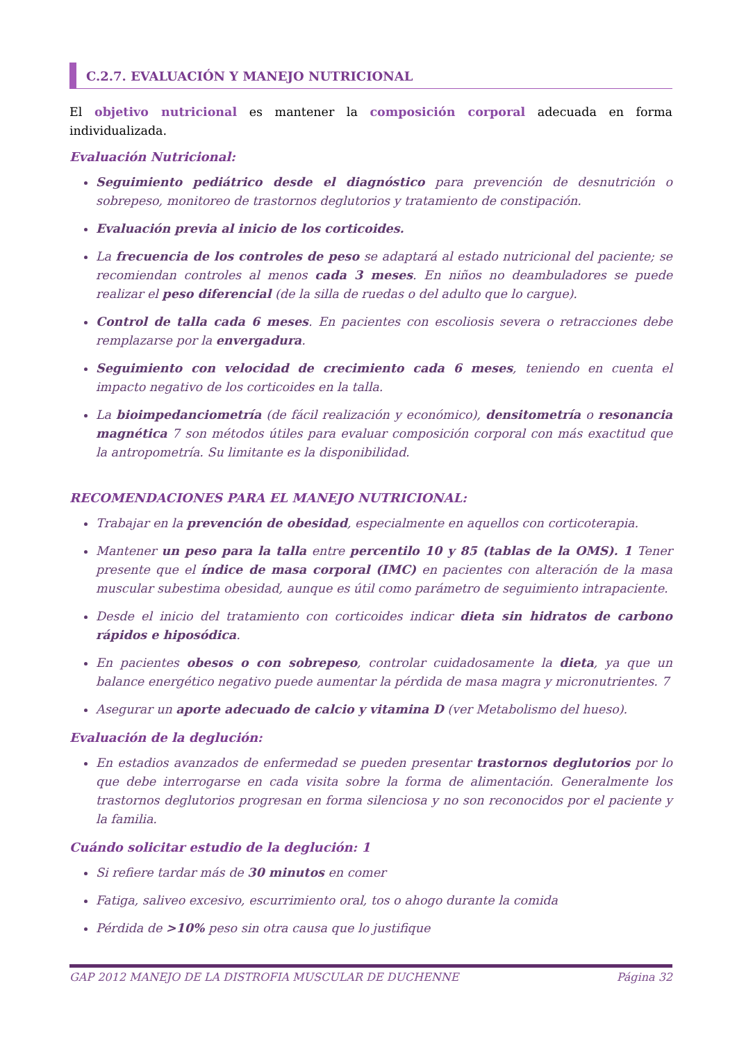C.2.7. EVALUACIÓN Y MANEJO NUTRICIONAL
El objetivo nutricional es mantener la composición corporal adecuada en forma individualizada.
Evaluación Nutricional:
Seguimiento pediátrico desde el diagnóstico para prevención de desnutrición o sobrepeso, monitoreo de trastornos deglutorios y tratamiento de constipación.
Evaluación previa al inicio de los corticoides.
La frecuencia de los controles de peso se adaptará al estado nutricional del paciente; se recomiendan controles al menos cada 3 meses. En niños no deambuladores se puede realizar el peso diferencial (de la silla de ruedas o del adulto que lo cargue).
Control de talla cada 6 meses. En pacientes con escoliosis severa o retracciones debe remplazarse por la envergadura.
Seguimiento con velocidad de crecimiento cada 6 meses, teniendo en cuenta el impacto negativo de los corticoides en la talla.
La bioimpedanciometría (de fácil realización y económico), densitometría o resonancia magnética 7 son métodos útiles para evaluar composición corporal con más exactitud que la antropometría. Su limitante es la disponibilidad.
RECOMENDACIONES PARA EL MANEJO NUTRICIONAL:
Trabajar en la prevención de obesidad, especialmente en aquellos con corticoterapia.
Mantener un peso para la talla entre percentilo 10 y 85 (tablas de la OMS). 1 Tener presente que el índice de masa corporal (IMC) en pacientes con alteración de la masa muscular subestima obesidad, aunque es útil como parámetro de seguimiento intrapaciente.
Desde el inicio del tratamiento con corticoides indicar dieta sin hidratos de carbono rápidos e hiposódica.
En pacientes obesos o con sobrepeso, controlar cuidadosamente la dieta, ya que un balance energético negativo puede aumentar la pérdida de masa magra y micronutrientes. 7
Asegurar un aporte adecuado de calcio y vitamina D (ver Metabolismo del hueso).
Evaluación de la deglución:
En estadios avanzados de enfermedad se pueden presentar trastornos deglutorios por lo que debe interrogarse en cada visita sobre la forma de alimentación. Generalmente los trastornos deglutorios progresan en forma silenciosa y no son reconocidos por el paciente y la familia.
Cuándo solicitar estudio de la deglución: 1
Si refiere tardar más de 30 minutos en comer
Fatiga, saliveo excesivo, escurrimiento oral, tos o ahogo durante la comida
Pérdida de >10% peso sin otra causa que lo justifique
GAP 2012 MANEJO DE LA DISTROFIA MUSCULAR DE DUCHENNE Página 32